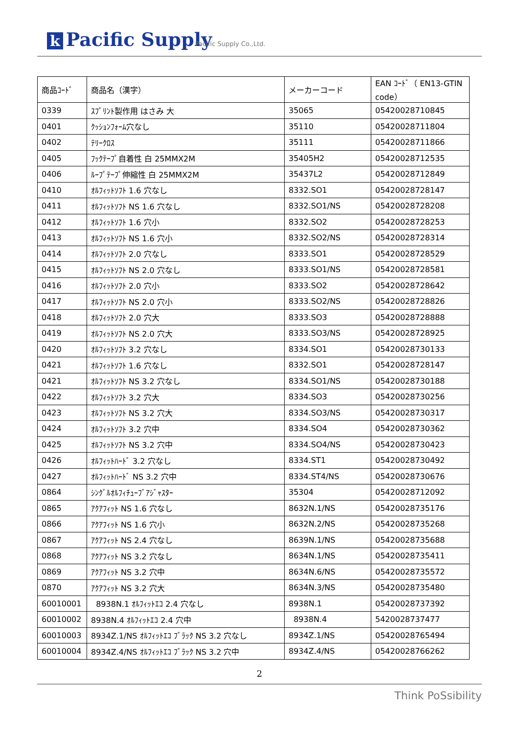k Pacific Supply Pacific Supply Co.,Ltd.
| 商品ｺｰﾄﾞ | 商品名（漢字） | メーカーコード | EAN ｺｰﾄﾞ（ EN13-GTIN code） |
| --- | --- | --- | --- |
| 0339 | ｽﾌﾟﾘﾝﾄ製作用 はさみ 大 | 35065 | 05420028710845 |
| 0401 | ｸｯｼｮﾝﾌｫｰﾑ穴なし | 35110 | 05420028711804 |
| 0402 | ﾃﾘｰｸﾛｽ | 35111 | 05420028711866 |
| 0405 | ﾌｯｸﾃｰﾌﾟ自着性 白 25MMX2M | 35405H2 | 05420028712535 |
| 0406 | ﾙｰﾌﾟﾃｰﾌﾟ伸縮性 白 25MMX2M | 35437L2 | 05420028712849 |
| 0410 | ｵﾙﾌｨｯﾄｿﾌﾄ 1.6 穴なし | 8332.SO1 | 05420028728147 |
| 0411 | ｵﾙﾌｨｯﾄｿﾌﾄ NS 1.6 穴なし | 8332.SO1/NS | 05420028728208 |
| 0412 | ｵﾙﾌｨｯﾄｿﾌﾄ 1.6 穴小 | 8332.SO2 | 05420028728253 |
| 0413 | ｵﾙﾌｨｯﾄｿﾌﾄ NS 1.6 穴小 | 8332.SO2/NS | 05420028728314 |
| 0414 | ｵﾙﾌｨｯﾄｿﾌﾄ 2.0 穴なし | 8333.SO1 | 05420028728529 |
| 0415 | ｵﾙﾌｨｯﾄｿﾌﾄ NS 2.0 穴なし | 8333.SO1/NS | 05420028728581 |
| 0416 | ｵﾙﾌｨｯﾄｿﾌﾄ 2.0 穴小 | 8333.SO2 | 05420028728642 |
| 0417 | ｵﾙﾌｨｯﾄｿﾌﾄ NS 2.0 穴小 | 8333.SO2/NS | 05420028728826 |
| 0418 | ｵﾙﾌｨｯﾄｿﾌﾄ 2.0 穴大 | 8333.SO3 | 05420028728888 |
| 0419 | ｵﾙﾌｨｯﾄｿﾌﾄ NS 2.0 穴大 | 8333.SO3/NS | 05420028728925 |
| 0420 | ｵﾙﾌｨｯﾄｿﾌﾄ 3.2 穴なし | 8334.SO1 | 05420028730133 |
| 0421 | ｵﾙﾌｨｯﾄｿﾌﾄ 1.6 穴なし | 8332.SO1 | 05420028728147 |
| 0421 | ｵﾙﾌｨｯﾄｿﾌﾄ NS 3.2 穴なし | 8334.SO1/NS | 05420028730188 |
| 0422 | ｵﾙﾌｨｯﾄｿﾌﾄ 3.2 穴大 | 8334.SO3 | 05420028730256 |
| 0423 | ｵﾙﾌｨｯﾄｿﾌﾄ NS 3.2 穴大 | 8334.SO3/NS | 05420028730317 |
| 0424 | ｵﾙﾌｨｯﾄｿﾌﾄ 3.2 穴中 | 8334.SO4 | 05420028730362 |
| 0425 | ｵﾙﾌｨｯﾄｿﾌﾄ NS 3.2 穴中 | 8334.SO4/NS | 05420028730423 |
| 0426 | ｵﾙﾌｨｯﾄﾊｰﾄﾞ 3.2 穴なし | 8334.ST1 | 05420028730492 |
| 0427 | ｵﾙﾌｨｯﾄﾊｰﾄﾞ NS 3.2 穴中 | 8334.ST4/NS | 05420028730676 |
| 0864 | ｼﾝｸﾞﾙｵﾙﾌｨﾁｭｰﾌﾞｱｼﾞｬｽﾀｰ | 35304 | 05420028712092 |
| 0865 | ｱｸｱﾌｨｯﾄ NS 1.6 穴なし | 8632N.1/NS | 05420028735176 |
| 0866 | ｱｸｱﾌｨｯﾄ NS 1.6 穴小 | 8632N.2/NS | 05420028735268 |
| 0867 | ｱｸｱﾌｨｯﾄ NS 2.4 穴なし | 8639N.1/NS | 05420028735688 |
| 0868 | ｱｸｱﾌｨｯﾄ NS 3.2 穴なし | 8634N.1/NS | 05420028735411 |
| 0869 | ｱｸｱﾌｨｯﾄ NS 3.2 穴中 | 8634N.6/NS | 05420028735572 |
| 0870 | ｱｸｱﾌｨｯﾄ NS 3.2 穴大 | 8634N.3/NS | 05420028735480 |
| 60010001 | 8938N.1 ｵﾙﾌｨｯﾄｴｺ 2.4 穴なし | 8938N.1 | 05420028737392 |
| 60010002 | 8938N.4 ｵﾙﾌｨｯﾄｴｺ 2.4 穴中 | 8938N.4 | 5420028737477 |
| 60010003 | 8934Z.1/NS ｵﾙﾌｨｯﾄｴｺ ﾌﾞﾗｯｸ NS 3.2 穴なし | 8934Z.1/NS | 05420028765494 |
| 60010004 | 8934Z.4/NS ｵﾙﾌｨｯﾄｴｺ ﾌﾞﾗｯｸ NS 3.2 穴中 | 8934Z.4/NS | 05420028766262 |
2
Think PoSsibility